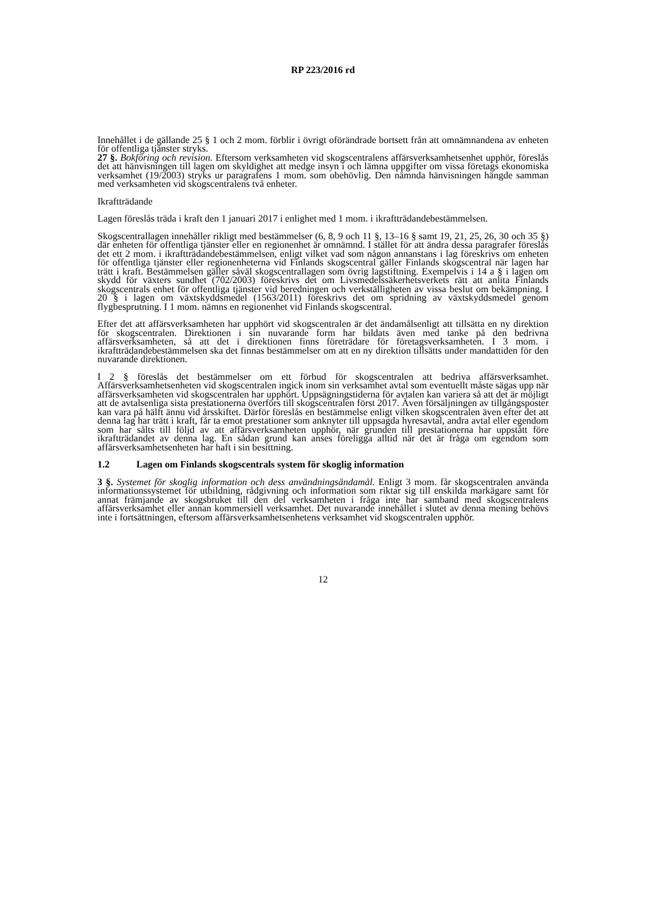RP 223/2016 rd
Innehållet i de gällande 25 § 1 och 2 mom. förblir i övrigt oförändrade bortsett från att omnämnandena av enheten för offentliga tjänster stryks.
27 §. Bokföring och revision. Eftersom verksamheten vid skogscentralens affärsverksamhetsenhet upphör, föreslås det att hänvisningen till lagen om skyldighet att medge insyn i och lämna uppgifter om vissa företags ekonomiska verksamhet (19/2003) stryks ur paragrafens 1 mom. som obehövlig. Den nämnda hänvisningen hängde samman med verksamheten vid skogscentralens två enheter.
Ikraftträdande
Lagen föreslås träda i kraft den 1 januari 2017 i enlighet med 1 mom. i ikraftträdandebestämmelsen.
Skogscentrallagen innehåller rikligt med bestämmelser (6, 8, 9 och 11 §, 13–16 § samt 19, 21, 25, 26, 30 och 35 §) där enheten för offentliga tjänster eller en regionenhet är omnämnd. I stället för att ändra dessa paragrafer föreslås det ett 2 mom. i ikraftträdandebestämmelsen, enligt vilket vad som någon annanstans i lag föreskrivs om enheten för offentliga tjänster eller regionenheterna vid Finlands skogscentral gäller Finlands skogscentral när lagen har trätt i kraft. Bestämmelsen gäller såväl skogscentrallagen som övrig lagstiftning. Exempelvis i 14 a § i lagen om skydd för växters sundhet (702/2003) föreskrivs det om Livsmedelssäkerhetsverkets rätt att anlita Finlands skogscentrals enhet för offentliga tjänster vid beredningen och verkställigheten av vissa beslut om bekämpning. I 20 § i lagen om växtskyddsmedel (1563/2011) föreskrivs det om spridning av växtskyddsmedel genom flygbesprutning. I 1 mom. nämns en regionenhet vid Finlands skogscentral.
Efter det att affärsverksamheten har upphört vid skogscentralen är det ändamålsenligt att tillsätta en ny direktion för skogscentralen. Direktionen i sin nuvarande form har bildats även med tanke på den bedrivna affärsverksamheten, så att det i direktionen finns företrädare för företagsverksamheten. I 3 mom. i ikraftträdandebestämmelsen ska det finnas bestämmelser om att en ny direktion tillsätts under mandattiden för den nuvarande direktionen.
I 2 § föreslås det bestämmelser om ett förbud för skogscentralen att bedriva affärsverksamhet. Affärsverksamhetsenheten vid skogscentralen ingick inom sin verksamhet avtal som eventuellt måste sägas upp när affärsverksamheten vid skogscentralen har upphört. Uppsägningstiderna för avtalen kan variera så att det är möjligt att de avtalsenliga sista prestationerna överförs till skogscentralen först 2017. Även försäljningen av tillgångsposter kan vara på hälft ännu vid årsskiftet. Därför föreslås en bestämmelse enligt vilken skogscentralen även efter det att denna lag har trätt i kraft, får ta emot prestationer som anknyter till uppsagda hyresavtal, andra avtal eller egendom som har sålts till följd av att affärsverksamheten upphör, när grunden till prestationerna har uppstått före ikraftträdandet av denna lag. En sådan grund kan anses föreligga alltid när det är fråga om egendom som affärsverksamhetsenheten har haft i sin besittning.
1.2 Lagen om Finlands skogscentrals system för skoglig information
3 §. Systemet för skoglig information och dess användningsändamål. Enligt 3 mom. får skogscentralen använda informationssystemet för utbildning, rådgivning och information som riktar sig till enskilda markägare samt för annat främjande av skogsbruket till den del verksamheten i fråga inte har samband med skogscentralens affärsverksamhet eller annan kommersiell verksamhet. Det nuvarande innehållet i slutet av denna mening behövs inte i fortsättningen, eftersom affärsverksamhetsenhetens verksamhet vid skogscentralen upphör.
12